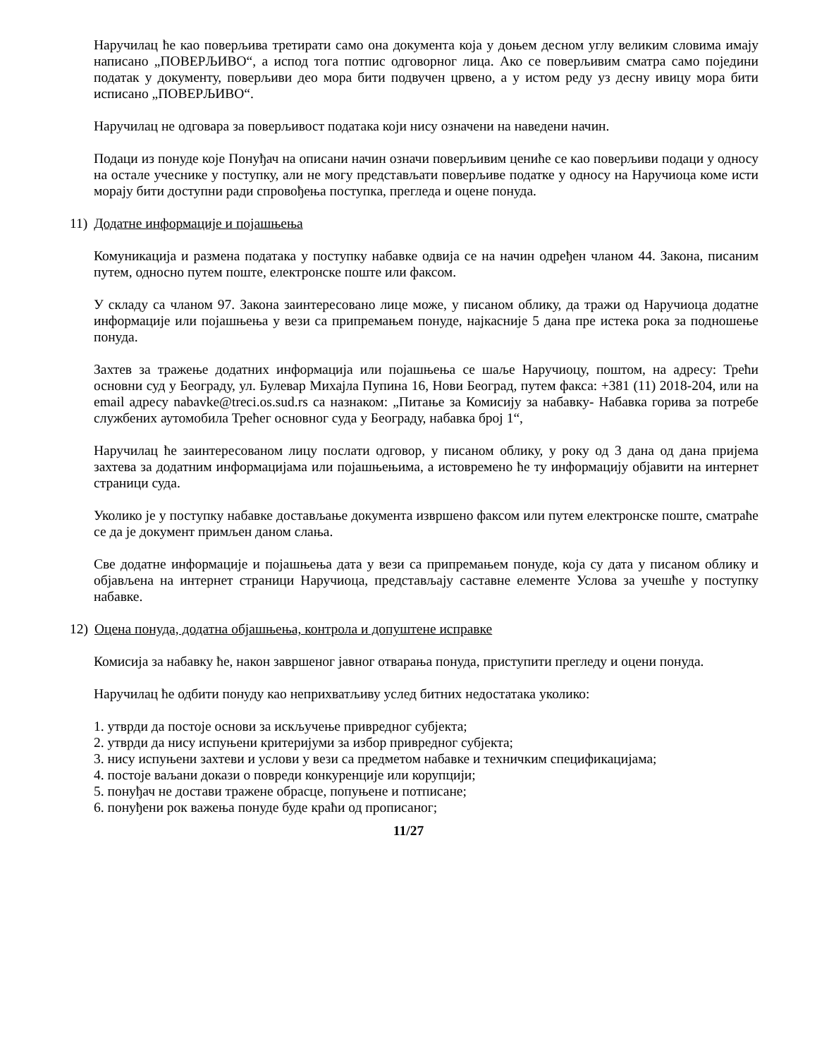Наручилац ће као поверљива третирати само она документа која у доњем десном углу великим словима имају написано „ПОВЕРЉИВО“, а испод тога потпис одговорног лица. Ако се поверљивим сматра само поједини податак у документу, поверљиви део мора бити подвучен црвено, а у истом реду уз десну ивицу мора бити исписано „ПОВЕРЉИВО“.
Наручилац не одговара за поверљивост података који нису означени на наведени начин.
Подаци из понуде које Понуђач на описани начин означи поверљивим цениће се као поверљиви подаци у односу на остале учеснике у поступку, али не могу представљати поверљиве податке у односу на Наручиоца коме исти морају бити доступни ради спровођења поступка, прегледа и оцене понуда.
11) Додатне информације и појашњења
Комуникација и размена података у поступку набавке одвија се на начин одређен чланом 44. Закона, писаним путем, односно путем поште, електронске поште или факсом.
У складу са чланом 97. Закона заинтересовано лице може, у писаном облику, да тражи од Наручиоца додатне информације или појашњења у вези са припремањем понуде, најкасније 5 дана пре истека рока за подношење понуда.
Захтев за тражење додатних информација или појашњења се шаље Наручиоцу, поштом, на адресу: Трећи основни суд у Београду, ул. Булевар Михајла Пупина 16, Нови Београд, путем факса: +381 (11) 2018-204, или на email адресу nabavke@treci.os.sud.rs са назнаком: „Питање за Комисију за набавку- Набавка горива за потребе службених аутомобила Трећег основног суда у Београду, набавка број 1“,
Наручилац ће заинтересованом лицу послати одговор, у писаном облику, у року од 3 дана од дана пријема захтева за додатним информацијама или појашњењима, а истовремено ће ту информацију објавити на интернет страници суда.
Уколико је у поступку набавке достављање документа извршено факсом или путем електронске поште, сматраће се да је документ примљен даном слања.
Све додатне информације и појашњења дата у вези са припремањем понуде, која су дата у писаном облику и објављена на интернет страници Наручиоца, представљају саставне елементе Услова за учешће у поступку набавке.
12) Оцена понуда, додатна објашњења, контрола и допуштене исправке
Комисија за набавку ће, након завршеног јавног отварања понуда, приступити прегледу и оцени понуда.
Наручилац ће одбити понуду као неприхватљиву услед битних недостатака уколико:
1. утврди да постоје основи за искључење привредног субјекта;
2. утврди да нису испуњени критеријуми за избор привредног субјекта;
3. нису испуњени захтеви и услови у вези са предметом набавке и техничким спецификацијама;
4. постоје ваљани докази о повреди конкуренције или корупцији;
5. понуђач не достави тражене обрасце, попуњене и потписане;
6. понуђени рок важења понуде буде краћи од прописаног;
11/27